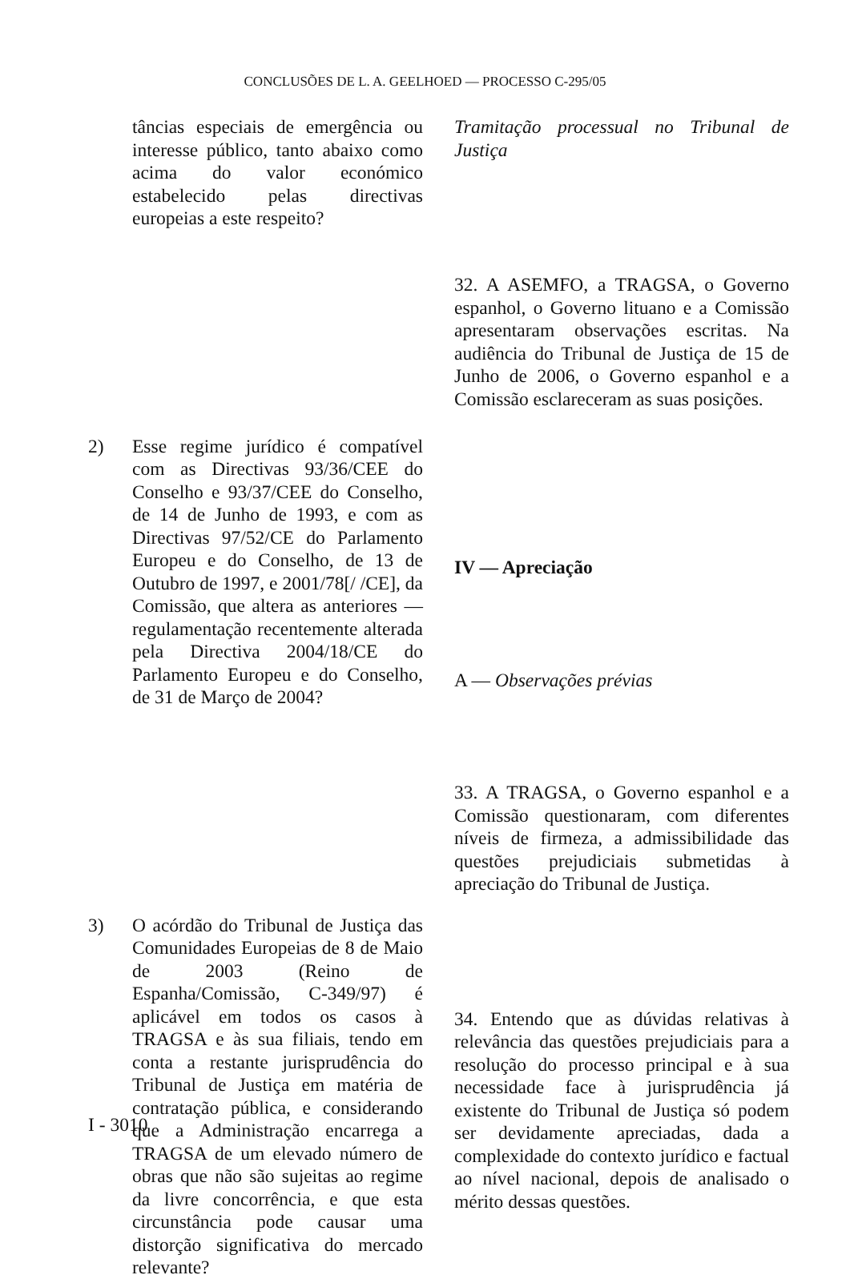CONCLUSÕES DE L. A. GEELHOED — PROCESSO C-295/05
tâncias especiais de emergência ou interesse público, tanto abaixo como acima do valor económico estabelecido pelas directivas europeias a este respeito?
2) Esse regime jurídico é compatível com as Directivas 93/36/CEE do Conselho e 93/37/CEE do Conselho, de 14 de Junho de 1993, e com as Directivas 97/52/CE do Parlamento Europeu e do Conselho, de 13 de Outubro de 1997, e 2001/78[/ /CE], da Comissão, que altera as anteriores — regulamentação recentemente alterada pela Directiva 2004/18/CE do Parlamento Europeu e do Conselho, de 31 de Março de 2004?
3) O acórdão do Tribunal de Justiça das Comunidades Europeias de 8 de Maio de 2003 (Reino de Espanha/Comissão, C-349/97) é aplicável em todos os casos à TRAGSA e às sua filiais, tendo em conta a restante jurisprudência do Tribunal de Justiça em matéria de contratação pública, e considerando que a Administração encarrega a TRAGSA de um elevado número de obras que não são sujeitas ao regime da livre concorrência, e que esta circunstância pode causar uma distorção significativa do mercado relevante?
Tramitação processual no Tribunal de Justiça
32. A ASEMFO, a TRAGSA, o Governo espanhol, o Governo lituano e a Comissão apresentaram observações escritas. Na audiência do Tribunal de Justiça de 15 de Junho de 2006, o Governo espanhol e a Comissão esclareceram as suas posições.
IV — Apreciação
A — Observações prévias
33. A TRAGSA, o Governo espanhol e a Comissão questionaram, com diferentes níveis de firmeza, a admissibilidade das questões prejudiciais submetidas à apreciação do Tribunal de Justiça.
34. Entendo que as dúvidas relativas à relevância das questões prejudiciais para a resolução do processo principal e à sua necessidade face à jurisprudência já existente do Tribunal de Justiça só podem ser devidamente apreciadas, dada a complexidade do contexto jurídico e factual ao nível nacional, depois de analisado o mérito dessas questões.
I - 3010